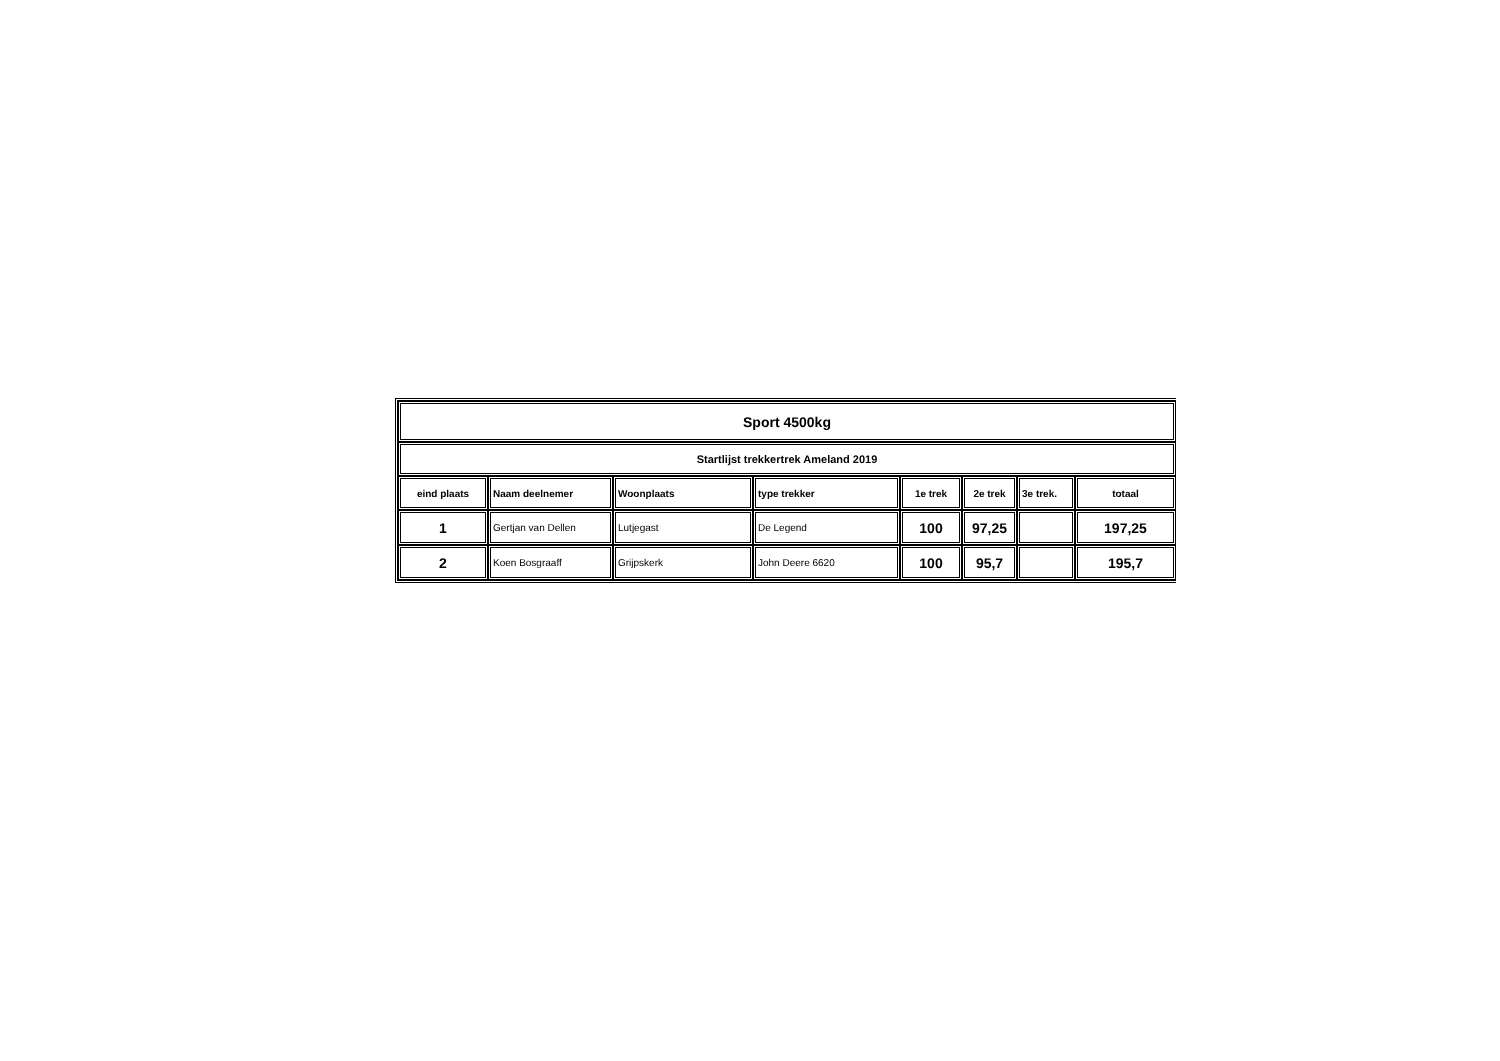| Sport 4500kg | | | | | | | |
| Startlijst trekkertrek Ameland 2019 | | | | | | | |
| eind plaats | Naam deelnemer | Woonplaats | type trekker | 1e trek | 2e trek | 3e trek. | totaal |
| 1 | Gertjan van Dellen | Lutjegast | De Legend | 100 | 97,25 | | 197,25 |
| 2 | Koen Bosgraaff | Grijpskerk | John Deere 6620 | 100 | 95,7 | | 195,7 |